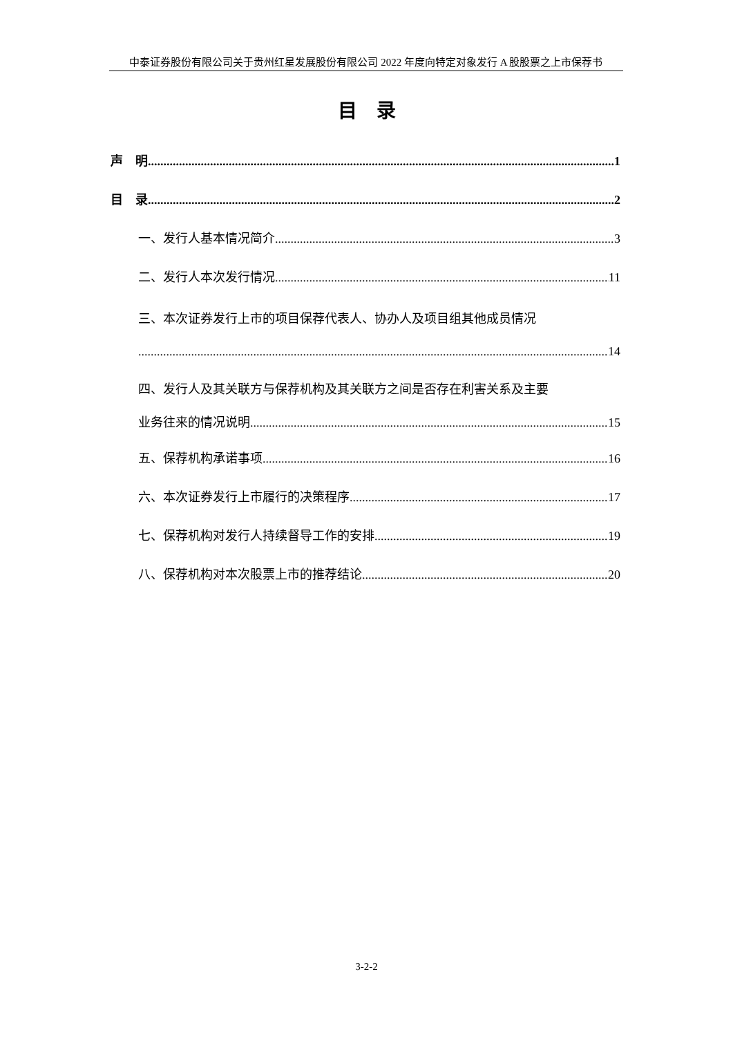中泰证券股份有限公司关于贵州红星发展股份有限公司 2022 年度向特定对象发行 A 股股票之上市保荐书
目　录
声　明 1
目　录 2
一、发行人基本情况简介 3
二、发行人本次发行情况 11
三、本次证券发行上市的项目保荐代表人、协办人及项目组其他成员情况
14
四、发行人及其关联方与保荐机构及其关联方之间是否存在利害关系及主要
业务往来的情况说明 15
五、保荐机构承诺事项 16
六、本次证券发行上市履行的决策程序 17
七、保荐机构对发行人持续督导工作的安排 19
八、保荐机构对本次股票上市的推荐结论 20
3-2-2